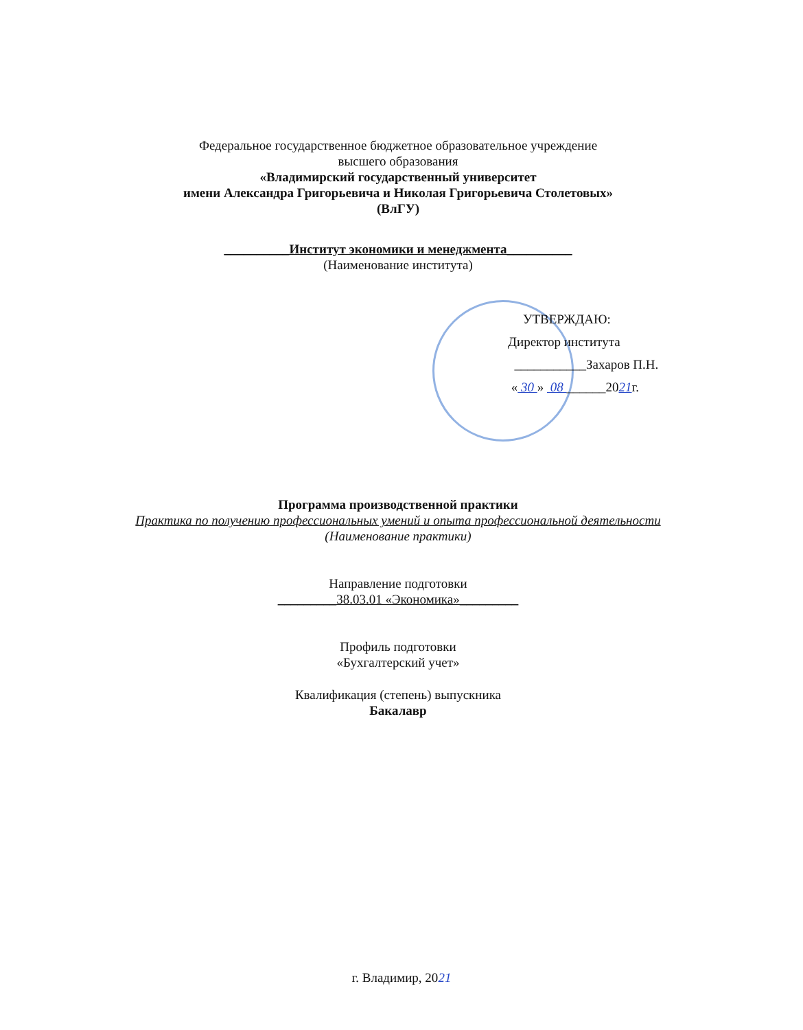Федеральное государственное бюджетное образовательное учреждение
высшего образования
«Владимирский государственный университет
имени Александра Григорьевича и Николая Григорьевича Столетовых»
(ВлГУ)
__________Институт экономики и менеджмента__________
(Наименование института)
УТВЕРЖДАЮ:
Директор института
___________Захаров П.Н.
« 30 » 08 ______2021г.
Программа производственной практики
Практика по получению профессиональных умений и опыта профессиональной деятельности
(Наименование практики)
Направление подготовки
_________38.03.01 «Экономика»_________
Профиль подготовки
«Бухгалтерский учет»
Квалификация (степень) выпускника
Бакалавр
г. Владимир, 2021